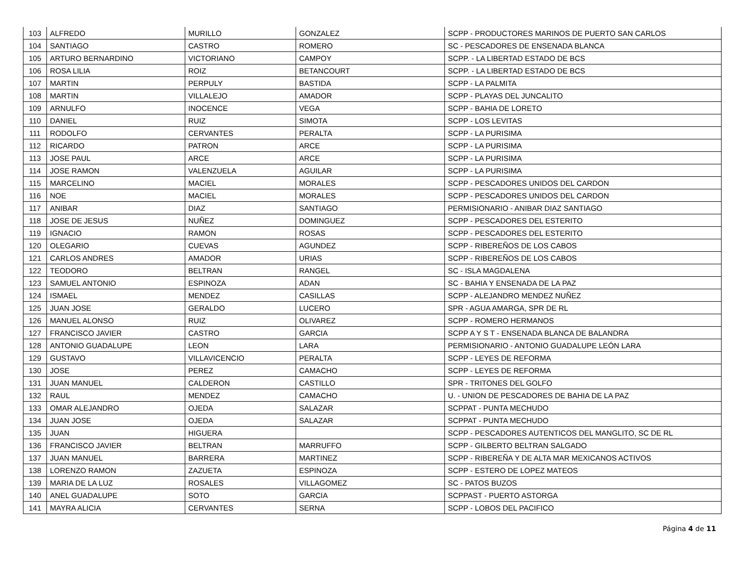| 103 | ALFREDO | MURILLO | GONZALEZ | SCPP - PRODUCTORES MARINOS DE PUERTO SAN CARLOS |
| 104 | SANTIAGO | CASTRO | ROMERO | SC - PESCADORES DE ENSENADA BLANCA |
| 105 | ARTURO BERNARDINO | VICTORIANO | CAMPOY | SCPP. - LA LIBERTAD ESTADO DE BCS |
| 106 | ROSA LILIA | ROIZ | BETANCOURT | SCPP. - LA LIBERTAD ESTADO DE BCS |
| 107 | MARTIN | PERPULY | BASTIDA | SCPP - LA PALMITA |
| 108 | MARTIN | VILLALEJO | AMADOR | SCPP - PLAYAS DEL JUNCALITO |
| 109 | ARNULFO | INOCENCE | VEGA | SCPP - BAHIA DE LORETO |
| 110 | DANIEL | RUIZ | SIMOTA | SCPP - LOS LEVITAS |
| 111 | RODOLFO | CERVANTES | PERALTA | SCPP - LA PURISIMA |
| 112 | RICARDO | PATRON | ARCE | SCPP - LA PURISIMA |
| 113 | JOSE PAUL | ARCE | ARCE | SCPP - LA PURISIMA |
| 114 | JOSE RAMON | VALENZUELA | AGUILAR | SCPP - LA PURISIMA |
| 115 | MARCELINO | MACIEL | MORALES | SCPP - PESCADORES UNIDOS DEL CARDON |
| 116 | NOE | MACIEL | MORALES | SCPP - PESCADORES UNIDOS DEL CARDON |
| 117 | ANIBAR | DIAZ | SANTIAGO | PERMISIONARIO - ANIBAR DIAZ SANTIAGO |
| 118 | JOSE DE JESUS | NUÑEZ | DOMINGUEZ | SCPP - PESCADORES DEL ESTERITO |
| 119 | IGNACIO | RAMON | ROSAS | SCPP - PESCADORES DEL ESTERITO |
| 120 | OLEGARIO | CUEVAS | AGUNDEZ | SCPP - RIBEREÑOS DE LOS CABOS |
| 121 | CARLOS ANDRES | AMADOR | URIAS | SCPP - RIBEREÑOS DE LOS CABOS |
| 122 | TEODORO | BELTRAN | RANGEL | SC - ISLA MAGDALENA |
| 123 | SAMUEL ANTONIO | ESPINOZA | ADAN | SC - BAHIA Y ENSENADA DE LA PAZ |
| 124 | ISMAEL | MENDEZ | CASILLAS | SCPP - ALEJANDRO MENDEZ NUÑEZ |
| 125 | JUAN JOSE | GERALDO | LUCERO | SPR - AGUA AMARGA, SPR DE RL |
| 126 | MANUEL ALONSO | RUIZ | OLIVAREZ | SCPP - ROMERO HERMANOS |
| 127 | FRANCISCO JAVIER | CASTRO | GARCIA | SCPP A Y S T - ENSENADA BLANCA DE BALANDRA |
| 128 | ANTONIO GUADALUPE | LEON | LARA | PERMISIONARIO - ANTONIO GUADALUPE LEÓN LARA |
| 129 | GUSTAVO | VILLAVICENCIO | PERALTA | SCPP - LEYES DE REFORMA |
| 130 | JOSE | PEREZ | CAMACHO | SCPP - LEYES DE REFORMA |
| 131 | JUAN MANUEL | CALDERON | CASTILLO | SPR - TRITONES DEL GOLFO |
| 132 | RAUL | MENDEZ | CAMACHO | U. - UNION DE PESCADORES DE BAHIA DE LA PAZ |
| 133 | OMAR ALEJANDRO | OJEDA | SALAZAR | SCPPAT - PUNTA MECHUDO |
| 134 | JUAN JOSE | OJEDA | SALAZAR | SCPPAT - PUNTA MECHUDO |
| 135 | JUAN | HIGUERA | | SCPP - PESCADORES AUTENTICOS DEL MANGLITO, SC DE RL |
| 136 | FRANCISCO JAVIER | BELTRAN | MARRUFFO | SCPP - GILBERTO BELTRAN SALGADO |
| 137 | JUAN MANUEL | BARRERA | MARTINEZ | SCPP - RIBEREÑA Y DE ALTA MAR MEXICANOS ACTIVOS |
| 138 | LORENZO RAMON | ZAZUETA | ESPINOZA | SCPP - ESTERO DE LOPEZ MATEOS |
| 139 | MARIA DE LA LUZ | ROSALES | VILLAGOMEZ | SC - PATOS BUZOS |
| 140 | ANEL GUADALUPE | SOTO | GARCIA | SCPPAST - PUERTO ASTORGA |
| 141 | MAYRA ALICIA | CERVANTES | SERNA | SCPP - LOBOS DEL PACIFICO |
Página 4 de 11